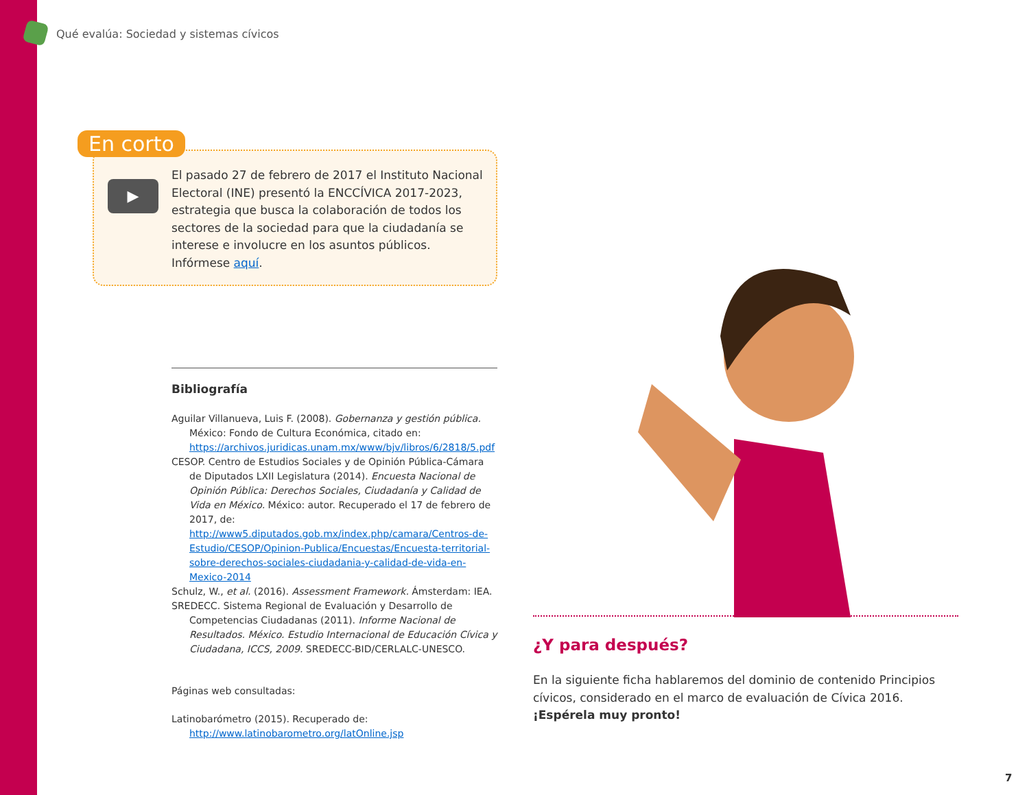Qué evalúa: Sociedad y sistemas cívicos
En corto
▶
El pasado 27 de febrero de 2017 el Instituto Nacional Electoral (INE) presentó la ENCCÍVICA 2017-2023, estrategia que busca la colaboración de todos los sectores de la sociedad para que la ciudadanía se interese e involucre en los asuntos públicos. Infórmese aquí.
Bibliografía
Aguilar Villanueva, Luis F. (2008). Gobernanza y gestión pública. México: Fondo de Cultura Económica, citado en: https://archivos.juridicas.unam.mx/www/bjv/libros/6/2818/5.pdf
CESOP. Centro de Estudios Sociales y de Opinión Pública-Cámara de Diputados LXII Legislatura (2014). Encuesta Nacional de Opinión Pública: Derechos Sociales, Ciudadanía y Calidad de Vida en México. México: autor. Recuperado el 17 de febrero de 2017, de: http://www5.diputados.gob.mx/index.php/camara/Centros-de-Estudio/CESOP/Opinion-Publica/Encuestas/Encuesta-territorial-sobre-derechos-sociales-ciudadania-y-calidad-de-vida-en-Mexico-2014
Schulz, W., et al. (2016). Assessment Framework. Ámsterdam: IEA.
SREDECC. Sistema Regional de Evaluación y Desarrollo de Competencias Ciudadanas (2011). Informe Nacional de Resultados. México. Estudio Internacional de Educación Cívica y Ciudadana, ICCS, 2009. SREDECC-BID/CERLALC-UNESCO.
Páginas web consultadas:
Latinobarómetro (2015). Recuperado de: http://www.latinobarometro.org/latOnline.jsp
¿Y para después?
En la siguiente ficha hablaremos del dominio de contenido Principios cívicos, considerado en el marco de evaluación de Cívica 2016.
¡Espérela muy pronto!
7